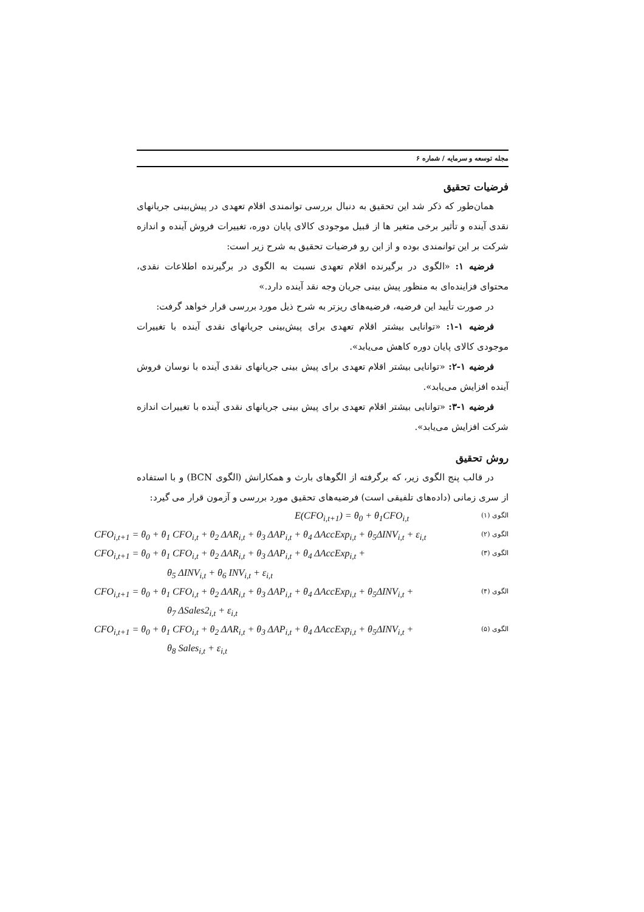مجله توسعه و سرمایه / شماره ۶
فرضیات تحقیق
همان‌طور که ذکر شد این تحقیق به دنبال بررسی توانمندی اقلام تعهدی در پیش‌بینی جریانهای نقدی آینده و تأثیر برخی متغیر ها از قبیل موجودی کالای پایان دوره، تغییرات فروش آینده و اندازه شرکت بر این توانمندی بوده و از این رو فرضیات تحقیق به شرح زیر است:
فرضیه ۱: «الگوی در برگیرنده اقلام تعهدی نسبت به الگوی در برگیرنده اطلاعات نقدی، محتوای فزاینده‌ای به منظور پیش بینی جریان وجه نقد آینده دارد.»
در صورت تأیید این فرضیه، فرضیه‌های ریزتر به شرح ذیل مورد بررسی قرار خواهد گرفت:
فرضیه ۱-۱: «توانایی بیشتر اقلام تعهدی برای پیش‌بینی جریانهای نقدی آینده با تغییرات موجودی کالای پایان دوره کاهش می‌یابد».
فرضیه ۱-۲: «توانایی بیشتر اقلام تعهدی برای پیش بینی جریانهای نقدی آینده با نوسان فروش آینده افزایش می‌یابد».
فرضیه ۱-۳: «توانایی بیشتر اقلام تعهدی برای پیش بینی جریانهای نقدی آینده با تغییرات اندازه شرکت افزایش می‌یابد».
روش تحقیق
در قالب پنج الگوی زیر، که برگرفته از الگوهای بارث و همکارانش (الگوی BCN) و با استفاده از سری زمانی (داده‌های تلفیقی است) فرضیه‌های تحقیق مورد بررسی و آزمون قرار می گیرد:
E(CFO<sub>i,t+1</sub>) = θ<sub>0</sub> + θ<sub>1</sub>CFO<sub>i,t</sub> الگوی (۱)
CFO<sub>i,t+1</sub> = θ<sub>0</sub> + θ<sub>1</sub> CFO<sub>i,t</sub> + θ<sub>2</sub> ΔAR<sub>i,t</sub> + θ<sub>3</sub> ΔAP<sub>i,t</sub> + θ<sub>4</sub> ΔAccExp<sub>i,t</sub> + θ<sub>5</sub>ΔINV<sub>i,t</sub> + ε<sub>i,t</sub> الگوی (۲)
CFO<sub>i,t+1</sub> = θ<sub>0</sub> + θ<sub>1</sub> CFO<sub>i,t</sub> + θ<sub>2</sub> ΔAR<sub>i,t</sub> + θ<sub>3</sub> ΔAP<sub>i,t</sub> + θ<sub>4</sub> ΔAccExp<sub>i,t</sub> + الگوی (۳)
θ<sub>5</sub> ΔINV<sub>i,t</sub> + θ<sub>6</sub> INV<sub>i,t</sub> + ε<sub>i,t</sub>
CFO<sub>i,t+1</sub> = θ<sub>0</sub> + θ<sub>1</sub> CFO<sub>i,t</sub> + θ<sub>2</sub> ΔAR<sub>i,t</sub> + θ<sub>3</sub> ΔAP<sub>i,t</sub> + θ<sub>4</sub> ΔAccExp<sub>i,t</sub> + θ<sub>5</sub>ΔINV<sub>i,t</sub> + الگوی (۴)
θ<sub>7</sub> ΔSales2<sub>i,t</sub> + ε<sub>i,t</sub>
CFO<sub>i,t+1</sub> = θ<sub>0</sub> + θ<sub>1</sub> CFO<sub>i,t</sub> + θ<sub>2</sub> ΔAR<sub>i,t</sub> + θ<sub>3</sub> ΔAP<sub>i,t</sub> + θ<sub>4</sub> ΔAccExp<sub>i,t</sub> + θ<sub>5</sub>ΔINV<sub>i,t</sub> + الگوی (۵)
θ<sub>8</sub> Sales<sub>i,t</sub> + ε<sub>i,t</sub>